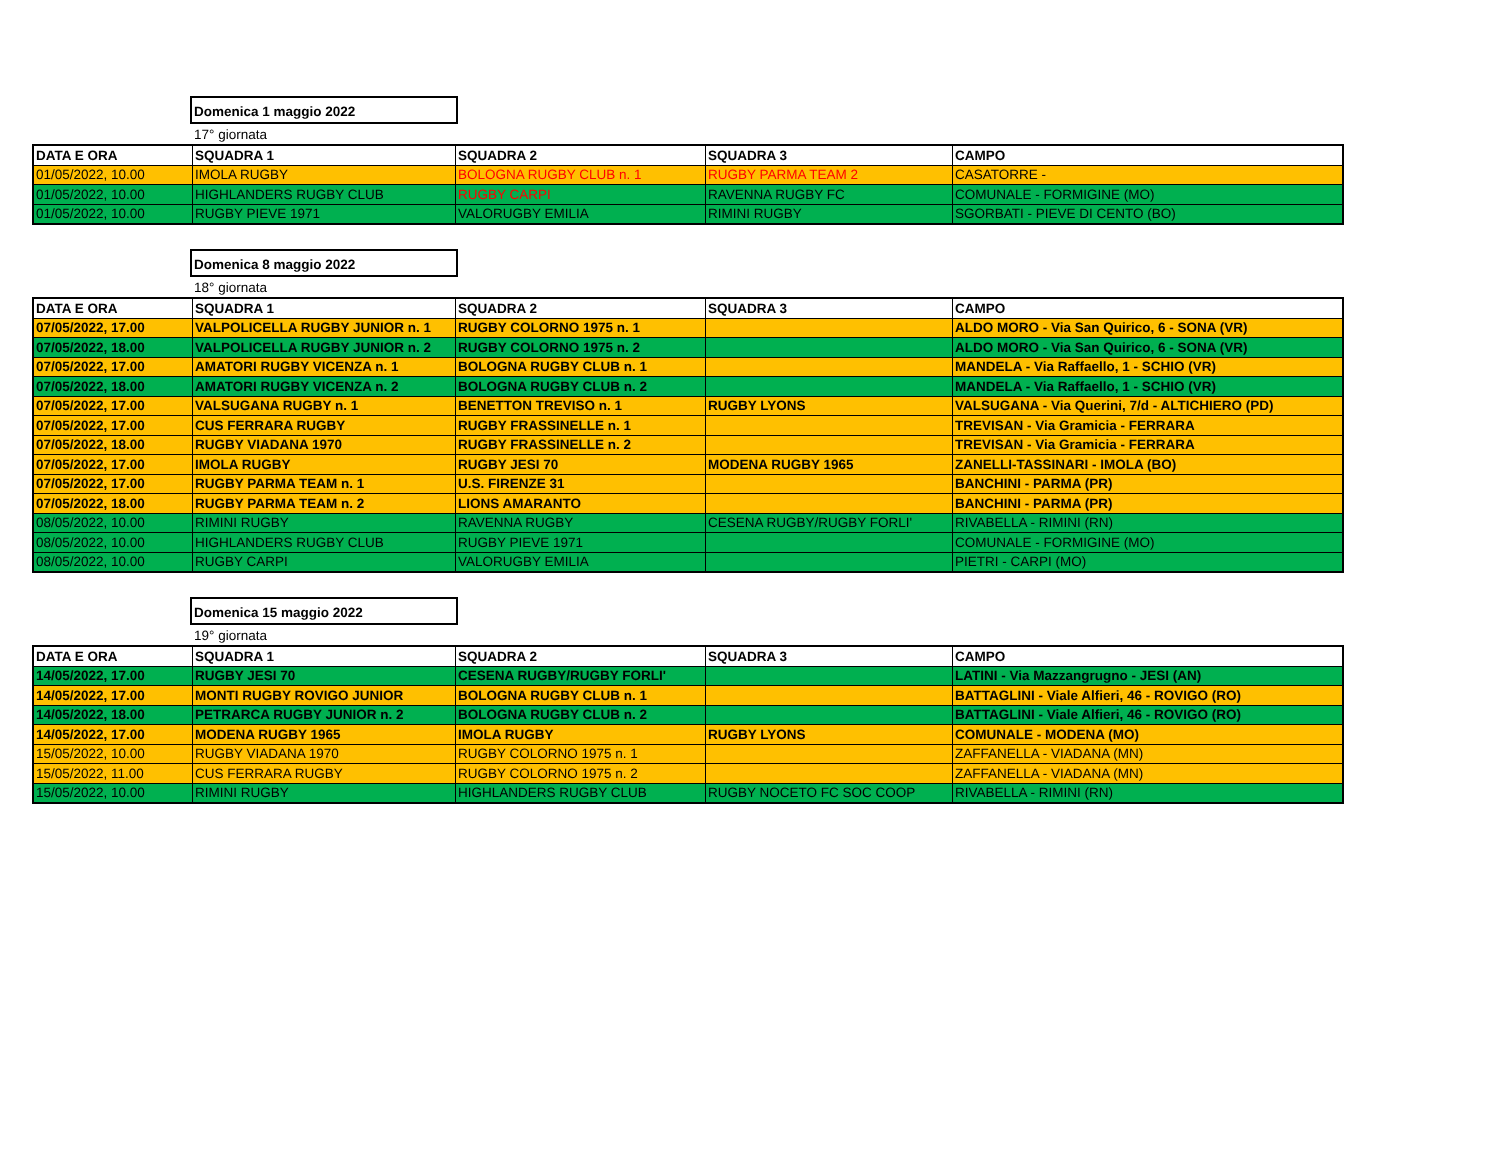Domenica 1 maggio 2022
17° giornata
| DATA E ORA | SQUADRA 1 | SQUADRA 2 | SQUADRA 3 | CAMPO |
| --- | --- | --- | --- | --- |
| 01/05/2022, 10.00 | IMOLA RUGBY | BOLOGNA RUGBY CLUB n. 1 | RUGBY PARMA TEAM 2 | CASATORRE - |
| 01/05/2022, 10.00 | HIGHLANDERS RUGBY CLUB | RUGBY CARPI | RAVENNA RUGBY FC | COMUNALE - FORMIGINE (MO) |
| 01/05/2022, 10.00 | RUGBY PIEVE 1971 | VALORUGBY EMILIA | RIMINI RUGBY | SGORBATI - PIEVE DI CENTO (BO) |
Domenica 8 maggio 2022
18° giornata
| DATA E ORA | SQUADRA 1 | SQUADRA 2 | SQUADRA 3 | CAMPO |
| --- | --- | --- | --- | --- |
| 07/05/2022, 17.00 | VALPOLICELLA RUGBY JUNIOR n. 1 | RUGBY COLORNO 1975 n. 1 | | ALDO MORO - Via San Quirico, 6 - SONA (VR) |
| 07/05/2022, 18.00 | VALPOLICELLA RUGBY JUNIOR n. 2 | RUGBY COLORNO 1975 n. 2 | | ALDO MORO - Via San Quirico, 6 - SONA (VR) |
| 07/05/2022, 17.00 | AMATORI RUGBY VICENZA n. 1 | BOLOGNA RUGBY CLUB n. 1 | | MANDELA - Via Raffaello, 1 - SCHIO (VR) |
| 07/05/2022, 18.00 | AMATORI RUGBY VICENZA n. 2 | BOLOGNA RUGBY CLUB n. 2 | | MANDELA - Via Raffaello, 1 - SCHIO (VR) |
| 07/05/2022, 17.00 | VALSUGANA RUGBY n. 1 | BENETTON TREVISO n. 1 | RUGBY LYONS | VALSUGANA - Via Querini, 7/d - ALTICHIERO (PD) |
| 07/05/2022, 17.00 | CUS FERRARA RUGBY | RUGBY FRASSINELLE n. 1 | | TREVISAN - Via Gramicia - FERRARA |
| 07/05/2022, 18.00 | RUGBY VIADANA 1970 | RUGBY FRASSINELLE n. 2 | | TREVISAN - Via Gramicia - FERRARA |
| 07/05/2022, 17.00 | IMOLA RUGBY | RUGBY JESI 70 | MODENA RUGBY 1965 | ZANELLI-TASSINARI - IMOLA (BO) |
| 07/05/2022, 17.00 | RUGBY PARMA TEAM n. 1 | U.S. FIRENZE 31 | | BANCHINI - PARMA (PR) |
| 07/05/2022, 18.00 | RUGBY PARMA TEAM n. 2 | LIONS AMARANTO | | BANCHINI - PARMA (PR) |
| 08/05/2022, 10.00 | RIMINI RUGBY | RAVENNA RUGBY | CESENA RUGBY/RUGBY FORLI' | RIVABELLA - RIMINI (RN) |
| 08/05/2022, 10.00 | HIGHLANDERS RUGBY CLUB | RUGBY PIEVE 1971 | | COMUNALE - FORMIGINE (MO) |
| 08/05/2022, 10.00 | RUGBY CARPI | VALORUGBY EMILIA | | PIETRI - CARPI (MO) |
Domenica 15 maggio 2022
19° giornata
| DATA E ORA | SQUADRA 1 | SQUADRA 2 | SQUADRA 3 | CAMPO |
| --- | --- | --- | --- | --- |
| 14/05/2022, 17.00 | RUGBY JESI 70 | CESENA RUGBY/RUGBY FORLI' | | LATINI - Via Mazzangrugno - JESI (AN) |
| 14/05/2022, 17.00 | MONTI RUGBY ROVIGO JUNIOR | BOLOGNA RUGBY CLUB n. 1 | | BATTAGLINI - Viale Alfieri, 46 - ROVIGO (RO) |
| 14/05/2022, 18.00 | PETRARCA RUGBY JUNIOR n. 2 | BOLOGNA RUGBY CLUB n. 2 | | BATTAGLINI - Viale Alfieri, 46 - ROVIGO (RO) |
| 14/05/2022, 17.00 | MODENA RUGBY 1965 | IMOLA RUGBY | RUGBY LYONS | COMUNALE - MODENA (MO) |
| 15/05/2022, 10.00 | RUGBY VIADANA 1970 | RUGBY COLORNO 1975 n. 1 | | ZAFFANELLA - VIADANA (MN) |
| 15/05/2022, 11.00 | CUS FERRARA RUGBY | RUGBY COLORNO 1975 n. 2 | | ZAFFANELLA - VIADANA (MN) |
| 15/05/2022, 10.00 | RIMINI RUGBY | HIGHLANDERS RUGBY CLUB | RUGBY NOCETO FC SOC COOP | RIVABELLA - RIMINI (RN) |